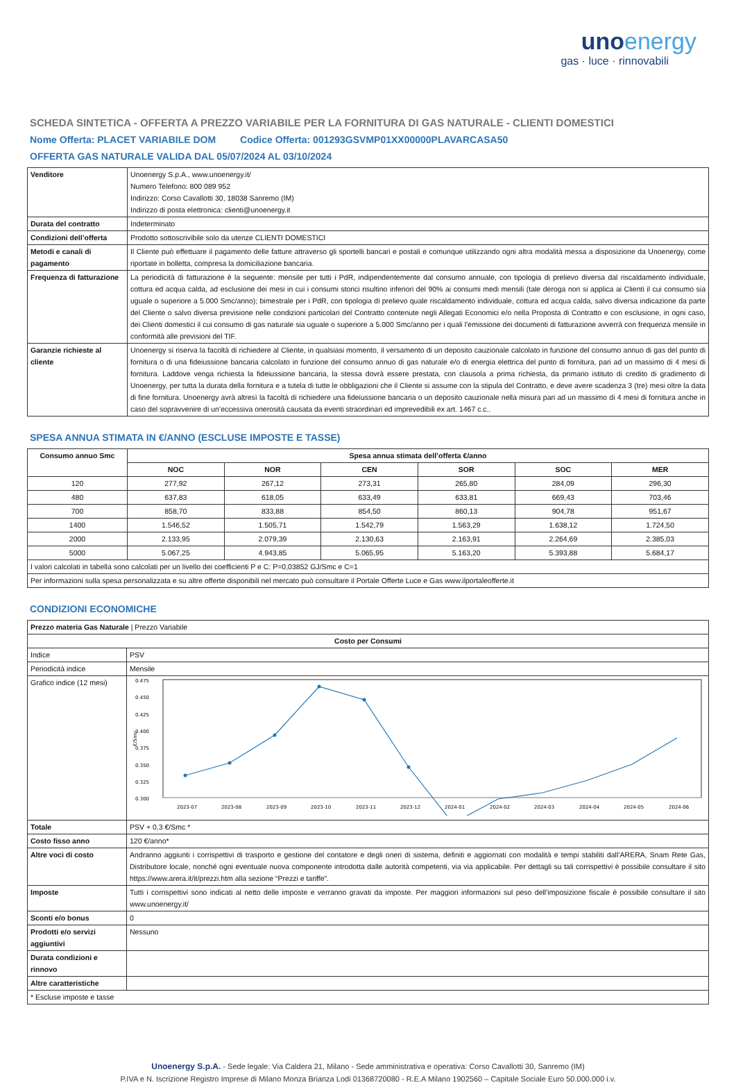unoenergy
gas · luce · rinnovabili
SCHEDA SINTETICA - OFFERTA A PREZZO VARIABILE PER LA FORNITURA DI GAS NATURALE - CLIENTI DOMESTICI
Nome Offerta: PLACET VARIABILE DOM Codice Offerta: 001293GSVMP01XX00000PLAVARCASA50
OFFERTA GAS NATURALE VALIDA DAL 05/07/2024 AL 03/10/2024
| Venditore | Unoenergy S.p.A., www.unoenergy.it/ Numero Telefono: 800 089 952 Indirizzo: Corso Cavallotti 30, 18038 Sanremo (IM) Indirizzo di posta elettronica: clienti@unoenergy.it |
| Durata del contratto | Indeterminato |
| Condizioni dell’offerta | Prodotto sottoscrivibile solo da utenze CLIENTI DOMESTICI |
| Metodi e canali di pagamento | Il Cliente può effettuare il pagamento delle fatture attraverso gli sportelli bancari e postali e comunque utilizzando ogni altra modalità messa a disposizione da Unoenergy, come riportate in bolletta, compresa la domiciliazione bancaria. |
| Frequenza di fatturazione | La periodicità di fatturazione è la seguente: mensile per tutti i PdR, indipendentemente dal consumo annuale, con tipologia di prelievo diversa dal riscaldamento individuale, cottura ed acqua calda, ad esclusione dei mesi in cui i consumi storici risultino inferiori del 90% ai consumi medi mensili (tale deroga non si applica ai Clienti il cui consumo sia uguale o superiore a 5.000 Smc/anno); bimestrale per i PdR, con tipologia di prelievo quale riscaldamento individuale, cottura ed acqua calda, salvo diversa indicazione da parte del Cliente o salvo diversa previsione nelle condizioni particolari del Contratto contenute negli Allegati Economici e/o nella Proposta di Contratto e con esclusione, in ogni caso, dei Clienti domestici il cui consumo di gas naturale sia uguale o superiore a 5.000 Smc/anno per i quali l’emissione dei documenti di fatturazione avverrà con frequenza mensile in conformità alle previsioni del TIF. |
| Garanzie richieste al cliente | Unoenergy si riserva la facoltà di richiedere al Cliente, in qualsiasi momento, il versamento di un deposito cauzionale calcolato in funzione del consumo annuo di gas del punto di fornitura o di una fideiussione bancaria calcolato in funzione del consumo annuo di gas naturale e/o di energia elettrica del punto di fornitura, pari ad un massimo di 4 mesi di fornitura. Laddove venga richiesta la fideiussione bancaria, la stessa dovrà essere prestata, con clausola a prima richiesta, da primario istituto di credito di gradimento di Unoenergy, per tutta la durata della fornitura e a tutela di tutte le obbligazioni che il Cliente si assume con la stipula del Contratto, e deve avere scadenza 3 (tre) mesi oltre la data di fine fornitura. Unoenergy avrà altresì la facoltà di richiedere una fideiussione bancaria o un deposito cauzionale nella misura pari ad un massimo di 4 mesi di fornitura anche in caso del sopravvenire di un’eccessiva onerosità causata da eventi straordinari ed imprevedibili ex art. 1467 c.c.. |
SPESA ANNUA STIMATA IN €/ANNO (ESCLUSE IMPOSTE E TASSE)
| Consumo annuo Smc | Spesa annua stimata dell’offerta €/anno | | | | | |
| --- | --- | --- | --- | --- | --- | --- |
| | NOC | NOR | CEN | SOR | SOC | MER |
| 120 | 277,92 | 267,12 | 273,31 | 265,80 | 284,09 | 296,30 |
| 480 | 637,83 | 618,05 | 633,49 | 633,81 | 669,43 | 703,46 |
| 700 | 858,70 | 833,88 | 854,50 | 860,13 | 904,78 | 951,67 |
| 1400 | 1.546,52 | 1.505,71 | 1.542,79 | 1.563,29 | 1.638,12 | 1.724,50 |
| 2000 | 2.133,95 | 2.079,39 | 2.130,63 | 2.163,91 | 2.264,69 | 2.385,03 |
| 5000 | 5.067,25 | 4.943,85 | 5.065,95 | 5.163,20 | 5.393,88 | 5.684,17 |
| I valori calcolati in tabella sono calcolati per un livello dei coefficienti P e C: P=0,03852 GJ/Smc e C=1 | | | | | | |
| Per informazioni sulla spesa personalizzata e su altre offerte disponibili nel mercato può consultare il Portale Offerte Luce e Gas www.ilportaleofferte.it | | | | | | |
CONDIZIONI ECONOMICHE
| Prezzo materia Gas Naturale / Prezzo Variabile | |
| Costo per Consumi | |
| Indice | PSV |
| Periodicità indice | Mensile |
| Grafico indice (12 mesi) | 0.475 0.450 0.425 0.400 0.375 0.350 0.325 0.300 €/Smc 2023-07 2023-08 2023-09 2023-10 2023-11 2023-12 2024-01 2024-02 2024-03 2024-04 2024-05 2024-06 |
| Totale | PSV + 0,3 €/Smc * |
| Costo fisso anno | 120 €/anno* |
| Altre voci di costo | Andranno aggiunti i corrispettivi di trasporto e gestione del contatore e degli oneri di sistema, definiti e aggiornati con modalità e tempi stabiliti dall’ARERA, Snam Rete Gas, Distributore locale, nonché ogni eventuale nuova componente introdotta dalle autorità competenti, via via applicabile. Per dettagli su tali corrispettivi è possibile consultare il sito https://www.arera.it/it/prezzi.htm alla sezione “Prezzi e tariffe”. |
| Imposte | Tutti i corrispettivi sono indicati al netto delle imposte e verranno gravati da imposte. Per maggiori informazioni sul peso dell’imposizione fiscale è possibile consultare il sito www.unoenergy.it/ |
| Sconti e/o bonus | 0 |
| Prodotti e/o servizi aggiuntivi | Nessuno |
| Durata condizioni e rinnovo | |
| Altre caratteristiche | |
| * Escluse imposte e tasse | |
Unoenergy S.p.A. - Sede legale: Via Caldera 21, Milano - Sede amministrativa e operativa: Corso Cavallotti 30, Sanremo (IM)
P.IVA e N. Iscrizione Registro Imprese di Milano Monza Brianza Lodi 01368720080 - R.E.A Milano 1902560 – Capitale Sociale Euro 50.000.000 i.v.